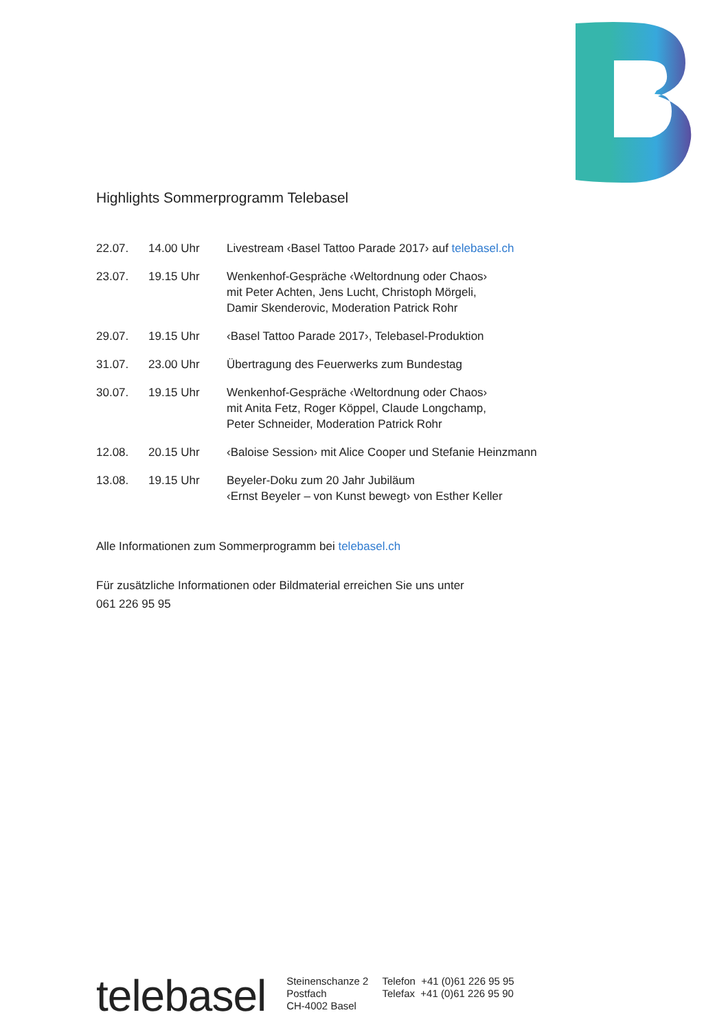Highlights Sommerprogramm Telebasel
| 22.07. | 14.00 Uhr | Livestream ‹Basel Tattoo Parade 2017› auf telebasel.ch |
| 23.07. | 19.15 Uhr | Wenkenhof-Gespräche ‹Weltordnung oder Chaos› mit Peter Achten, Jens Lucht, Christoph Mörgeli, Damir Skenderovic, Moderation Patrick Rohr |
| 29.07. | 19.15 Uhr | ‹Basel Tattoo Parade 2017›, Telebasel-Produktion |
| 31.07. | 23.00 Uhr | Übertragung des Feuerwerks zum Bundestag |
| 30.07. | 19.15 Uhr | Wenkenhof-Gespräche ‹Weltordnung oder Chaos› mit Anita Fetz, Roger Köppel, Claude Longchamp, Peter Schneider, Moderation Patrick Rohr |
| 12.08. | 20.15 Uhr | ‹Baloise Session› mit Alice Cooper und Stefanie Heinzmann |
| 13.08. | 19.15 Uhr | Beyeler-Doku zum 20 Jahr Jubiläum ‹Ernst Beyeler – von Kunst bewegt› von Esther Keller |
Alle Informationen zum Sommerprogramm bei telebasel.ch
Für zusätzliche Informationen oder Bildmaterial erreichen Sie uns unter
061 226 95 95
telebasel
Steinenschanze 2
Postfach
CH-4002 Basel
Telefon +41 (0)61 226 95 95
Telefax +41 (0)61 226 95 90